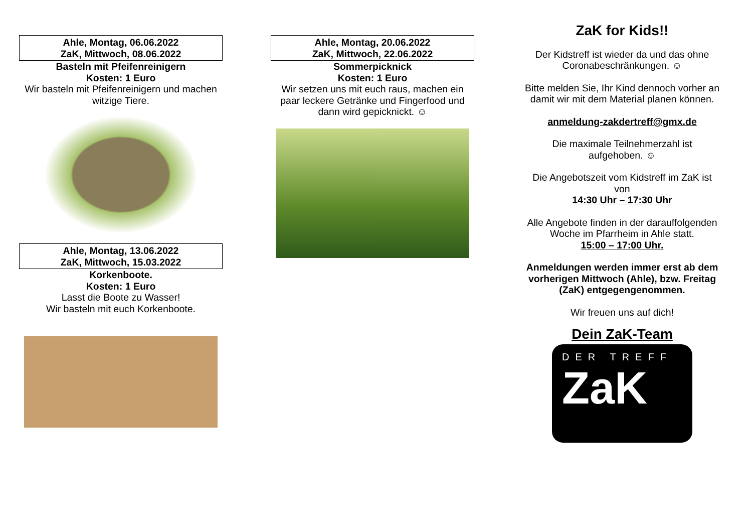Ahle, Montag, 06.06.2022
ZaK, Mittwoch, 08.06.2022
Basteln mit Pfeifenreinigern
Kosten: 1 Euro
Wir basteln mit Pfeifenreinigern und machen witzige Tiere.
Ahle, Montag, 13.06.2022
ZaK, Mittwoch, 15.03.2022
Korkenboote.
Kosten: 1 Euro
Lasst die Boote zu Wasser!
Wir basteln mit euch Korkenboote.
Ahle, Montag, 20.06.2022
ZaK, Mittwoch, 22.06.2022
Sommerpicknick
Kosten: 1 Euro
Wir setzen uns mit euch raus, machen ein paar leckere Getränke und Fingerfood und dann wird gepicknickt. ☺
ZaK for Kids!!
Der Kidstreff ist wieder da und das ohne Coronabeschränkungen. ☺
Bitte melden Sie, Ihr Kind dennoch vorher an damit wir mit dem Material planen können.
anmeldung-zakdertreff@gmx.de
Die maximale Teilnehmerzahl ist aufgehoben. ☺
Die Angebotszeit vom Kidstreff im ZaK ist von
14:30 Uhr – 17:30 Uhr
Alle Angebote finden in der darauffolgenden Woche im Pfarrheim in Ahle statt.
15:00 – 17:00 Uhr.
Anmeldungen werden immer erst ab dem vorherigen Mittwoch (Ahle), bzw. Freitag (ZaK) entgegengenommen.
Wir freuen uns auf dich!
Dein ZaK-Team
DER TREFF
ZaK